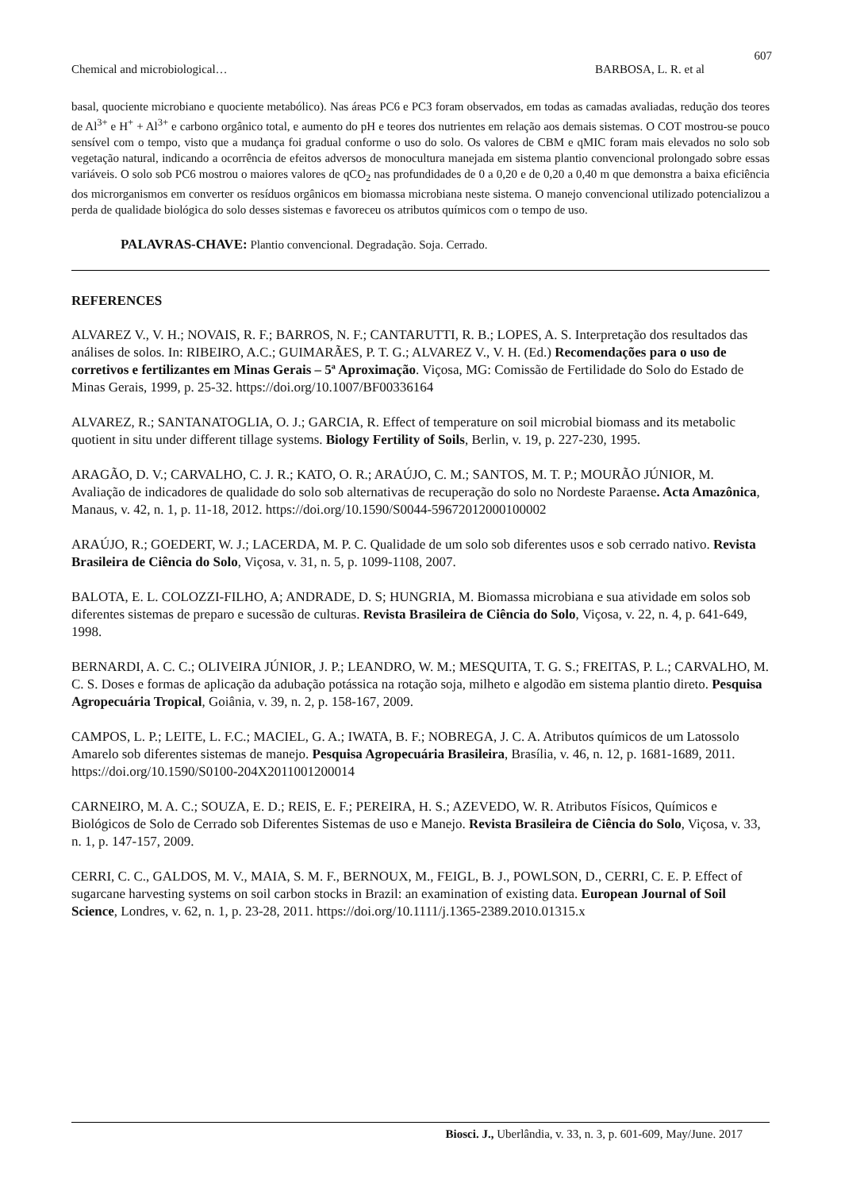607
Chemical and microbiological… BARBOSA, L. R. et al
basal, quociente microbiano e quociente metabólico). Nas áreas PC6 e PC3 foram observados, em todas as camadas avaliadas, redução dos teores de Al<sup>3+</sup> e H<sup>+</sup> + Al<sup>3+</sup> e carbono orgânico total, e aumento do pH e teores dos nutrientes em relação aos demais sistemas. O COT mostrou-se pouco sensível com o tempo, visto que a mudança foi gradual conforme o uso do solo. Os valores de CBM e qMIC foram mais elevados no solo sob vegetação natural, indicando a ocorrência de efeitos adversos de monocultura manejada em sistema plantio convencional prolongado sobre essas variáveis. O solo sob PC6 mostrou o maiores valores de qCO<sub>2</sub> nas profundidades de 0 a 0,20 e de 0,20 a 0,40 m que demonstra a baixa eficiência dos microrganismos em converter os resíduos orgânicos em biomassa microbiana neste sistema. O manejo convencional utilizado potencializou a perda de qualidade biológica do solo desses sistemas e favoreceu os atributos químicos com o tempo de uso.
PALAVRAS-CHAVE: Plantio convencional. Degradação. Soja. Cerrado.
REFERENCES
ALVAREZ V., V. H.; NOVAIS, R. F.; BARROS, N. F.; CANTARUTTI, R. B.; LOPES, A. S. Interpretação dos resultados das análises de solos. In: RIBEIRO, A.C.; GUIMARÃES, P. T. G.; ALVAREZ V., V. H. (Ed.) Recomendações para o uso de corretivos e fertilizantes em Minas Gerais – 5ª Aproximação. Viçosa, MG: Comissão de Fertilidade do Solo do Estado de Minas Gerais, 1999, p. 25-32. https://doi.org/10.1007/BF00336164
ALVAREZ, R.; SANTANATOGLIA, O. J.; GARCIA, R. Effect of temperature on soil microbial biomass and its metabolic quotient in situ under different tillage systems. Biology Fertility of Soils, Berlin, v. 19, p. 227-230, 1995.
ARAGÃO, D. V.; CARVALHO, C. J. R.; KATO, O. R.; ARAÚJO, C. M.; SANTOS, M. T. P.; MOURÃO JÚNIOR, M. Avaliação de indicadores de qualidade do solo sob alternativas de recuperação do solo no Nordeste Paraense. Acta Amazônica, Manaus, v. 42, n. 1, p. 11-18, 2012. https://doi.org/10.1590/S0044-59672012000100002
ARAÚJO, R.; GOEDERT, W. J.; LACERDA, M. P. C. Qualidade de um solo sob diferentes usos e sob cerrado nativo. Revista Brasileira de Ciência do Solo, Viçosa, v. 31, n. 5, p. 1099-1108, 2007.
BALOTA, E. L. COLOZZI-FILHO, A; ANDRADE, D. S; HUNGRIA, M. Biomassa microbiana e sua atividade em solos sob diferentes sistemas de preparo e sucessão de culturas. Revista Brasileira de Ciência do Solo, Viçosa, v. 22, n. 4, p. 641-649, 1998.
BERNARDI, A. C. C.; OLIVEIRA JÚNIOR, J. P.; LEANDRO, W. M.; MESQUITA, T. G. S.; FREITAS, P. L.; CARVALHO, M. C. S. Doses e formas de aplicação da adubação potássica na rotação soja, milheto e algodão em sistema plantio direto. Pesquisa Agropecuária Tropical, Goiânia, v. 39, n. 2, p. 158-167, 2009.
CAMPOS, L. P.; LEITE, L. F.C.; MACIEL, G. A.; IWATA, B. F.; NOBREGA, J. C. A. Atributos químicos de um Latossolo Amarelo sob diferentes sistemas de manejo. Pesquisa Agropecuária Brasileira, Brasília, v. 46, n. 12, p. 1681-1689, 2011. https://doi.org/10.1590/S0100-204X2011001200014
CARNEIRO, M. A. C.; SOUZA, E. D.; REIS, E. F.; PEREIRA, H. S.; AZEVEDO, W. R. Atributos Físicos, Químicos e Biológicos de Solo de Cerrado sob Diferentes Sistemas de uso e Manejo. Revista Brasileira de Ciência do Solo, Viçosa, v. 33, n. 1, p. 147-157, 2009.
CERRI, C. C., GALDOS, M. V., MAIA, S. M. F., BERNOUX, M., FEIGL, B. J., POWLSON, D., CERRI, C. E. P. Effect of sugarcane harvesting systems on soil carbon stocks in Brazil: an examination of existing data. European Journal of Soil Science, Londres, v. 62, n. 1, p. 23-28, 2011. https://doi.org/10.1111/j.1365-2389.2010.01315.x
Biosci. J., Uberlândia, v. 33, n. 3, p. 601-609, May/June. 2017